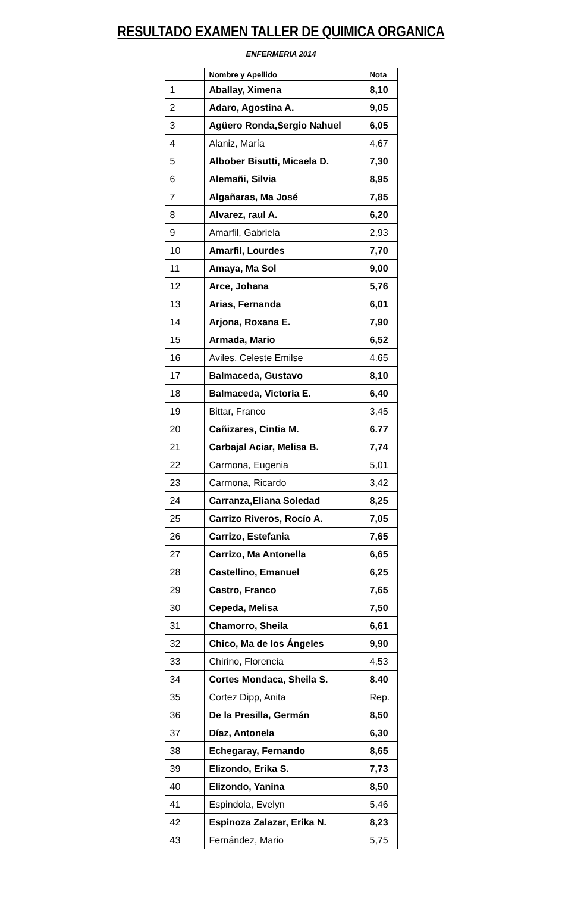RESULTADO EXAMEN TALLER DE QUIMICA ORGANICA
ENFERMERIA 2014
| | Nombre y Apellido | Nota |
| --- | --- | --- |
| 1 | Aballay, Ximena | 8,10 |
| 2 | Adaro, Agostina A. | 9,05 |
| 3 | Agüero Ronda,Sergio Nahuel | 6,05 |
| 4 | Alaniz, María | 4,67 |
| 5 | Albober Bisutti, Micaela D. | 7,30 |
| 6 | Alemañi, Silvia | 8,95 |
| 7 | Algañaras, Ma José | 7,85 |
| 8 | Alvarez, raul A. | 6,20 |
| 9 | Amarfil, Gabriela | 2,93 |
| 10 | Amarfil, Lourdes | 7,70 |
| 11 | Amaya, Ma Sol | 9,00 |
| 12 | Arce, Johana | 5,76 |
| 13 | Arias, Fernanda | 6,01 |
| 14 | Arjona, Roxana E. | 7,90 |
| 15 | Armada, Mario | 6,52 |
| 16 | Aviles, Celeste Emilse | 4.65 |
| 17 | Balmaceda, Gustavo | 8,10 |
| 18 | Balmaceda, Victoria E. | 6,40 |
| 19 | Bittar, Franco | 3,45 |
| 20 | Cañizares, Cintia M. | 6.77 |
| 21 | Carbajal Aciar, Melisa B. | 7,74 |
| 22 | Carmona, Eugenia | 5,01 |
| 23 | Carmona, Ricardo | 3,42 |
| 24 | Carranza,Eliana Soledad | 8,25 |
| 25 | Carrizo Riveros, Rocío A. | 7,05 |
| 26 | Carrizo, Estefania | 7,65 |
| 27 | Carrizo, Ma Antonella | 6,65 |
| 28 | Castellino, Emanuel | 6,25 |
| 29 | Castro, Franco | 7,65 |
| 30 | Cepeda, Melisa | 7,50 |
| 31 | Chamorro, Sheila | 6,61 |
| 32 | Chico, Ma de los Ángeles | 9,90 |
| 33 | Chirino, Florencia | 4,53 |
| 34 | Cortes Mondaca, Sheila S. | 8.40 |
| 35 | Cortez Dipp, Anita | Rep. |
| 36 | De la Presilla, Germán | 8,50 |
| 37 | Díaz, Antonela | 6,30 |
| 38 | Echegaray, Fernando | 8,65 |
| 39 | Elizondo, Erika S. | 7,73 |
| 40 | Elizondo, Yanina | 8,50 |
| 41 | Espindola, Evelyn | 5,46 |
| 42 | Espinoza Zalazar, Erika N. | 8,23 |
| 43 | Fernández, Mario | 5,75 |